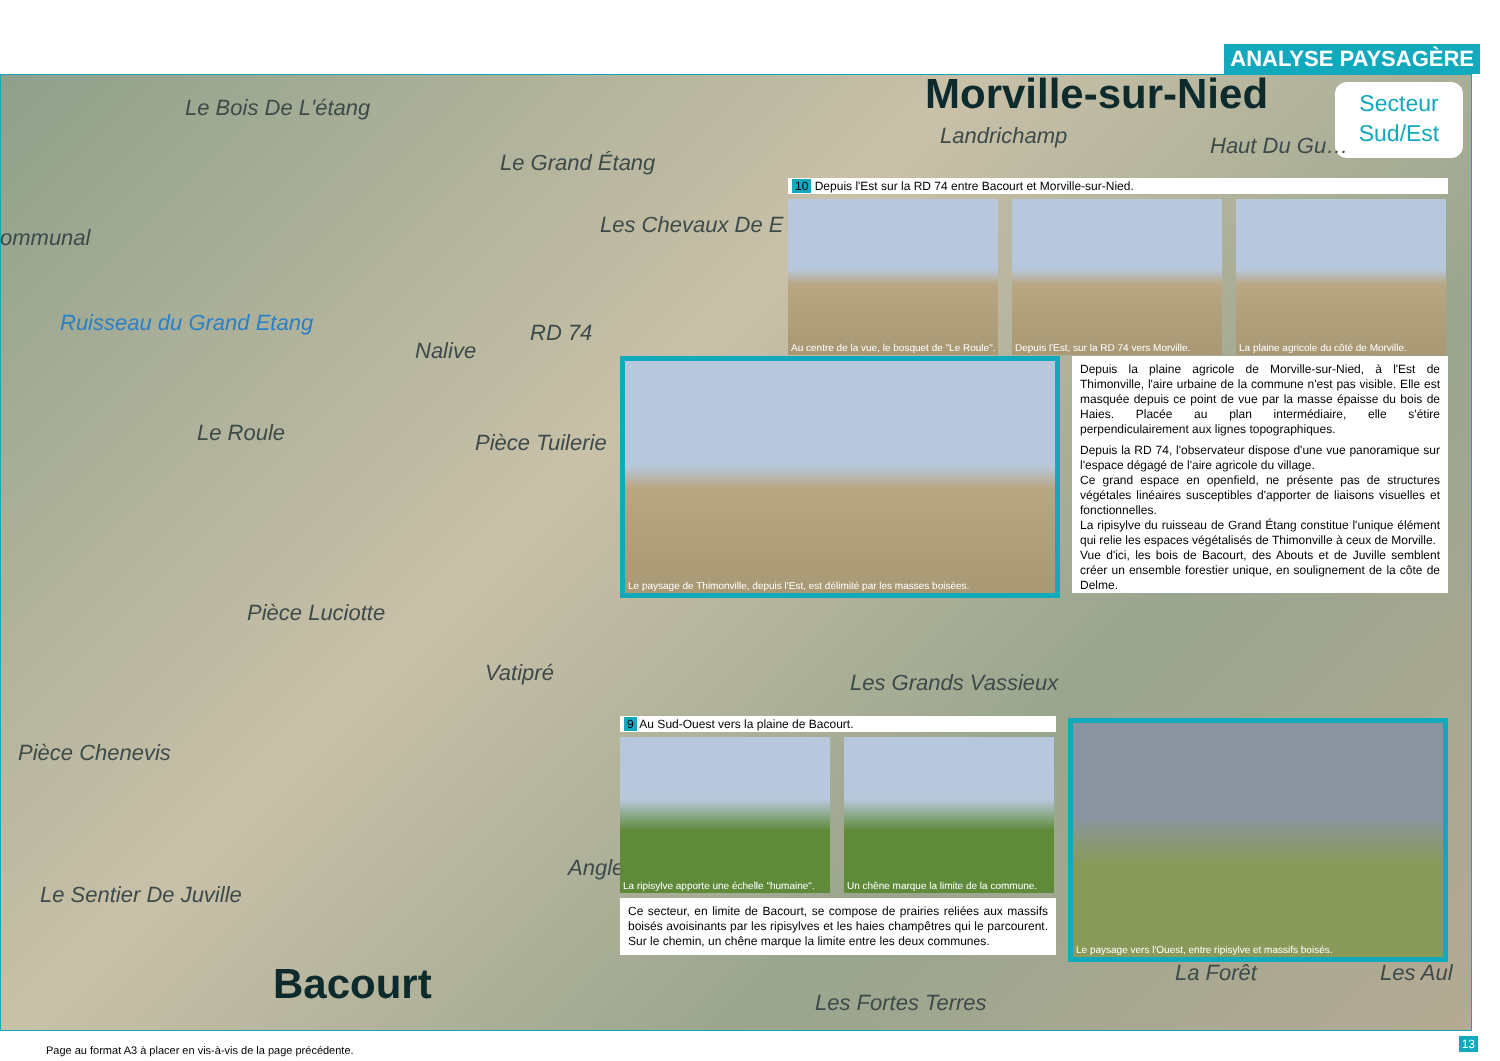ANALYSE PAYSAGÈRE
Morville-sur-Nied
Secteur
Sud/Est
Le Bois De L'étang
Landrichamp Haut Du Gu…
Le Grand Étang
Les Chevaux De E
ommunal
Ruisseau du Grand Etang
Nalive
RD 74
Le Roule Pièce Tuilerie
Pièce Luciotte
Vatipré Les Grands Vassieux
Pièce Chenevis
Angle
Le Sentier De Juville
Bacourt La Forêt Les Aul
Les Fortes Terres
10 Depuis l'Est sur la RD 74 entre Bacourt et Morville-sur-Nied.
Au centre de la vue, le bosquet de "Le Roule".
Depuis l'Est, sur la RD 74 vers Morville.
La plaine agricole du côté de Morville.
Le paysage de Thimonville, depuis l'Est, est délimité par les masses boisées.
Depuis la plaine agricole de Morville-sur-Nied, à l'Est de Thimonville, l'aire urbaine de la commune n'est pas visible. Elle est masquée depuis ce point de vue par la masse épaisse du bois de Haies. Placée au plan intermédiaire, elle s'étire perpendiculairement aux lignes topographiques.
Depuis la RD 74, l'observateur dispose d'une vue panoramique sur l'espace dégagé de l'aire agricole du village.
Ce grand espace en openfield, ne présente pas de structures végétales linéaires susceptibles d'apporter de liaisons visuelles et fonctionnelles.
La ripisylve du ruisseau de Grand Étang constitue l'unique élément qui relie les espaces végétalisés de Thimonville à ceux de Morville.
Vue d'ici, les bois de Bacourt, des Abouts et de Juville semblent créer un ensemble forestier unique, en soulignement de la côte de Delme.
9 Au Sud-Ouest vers la plaine de Bacourt.
La ripisylve apporte une échelle "humaine".
Un chêne marque la limite de la commune.
Ce secteur, en limite de Bacourt, se compose de prairies reliées aux massifs boisés avoisinants par les ripisylves et les haies champêtres qui le parcourent. Sur le chemin, un chêne marque la limite entre les deux communes.
Le paysage vers l'Ouest, entre ripisylve et massifs boisés.
Page au format A3 à placer en vis-à-vis de la page précédente.
13